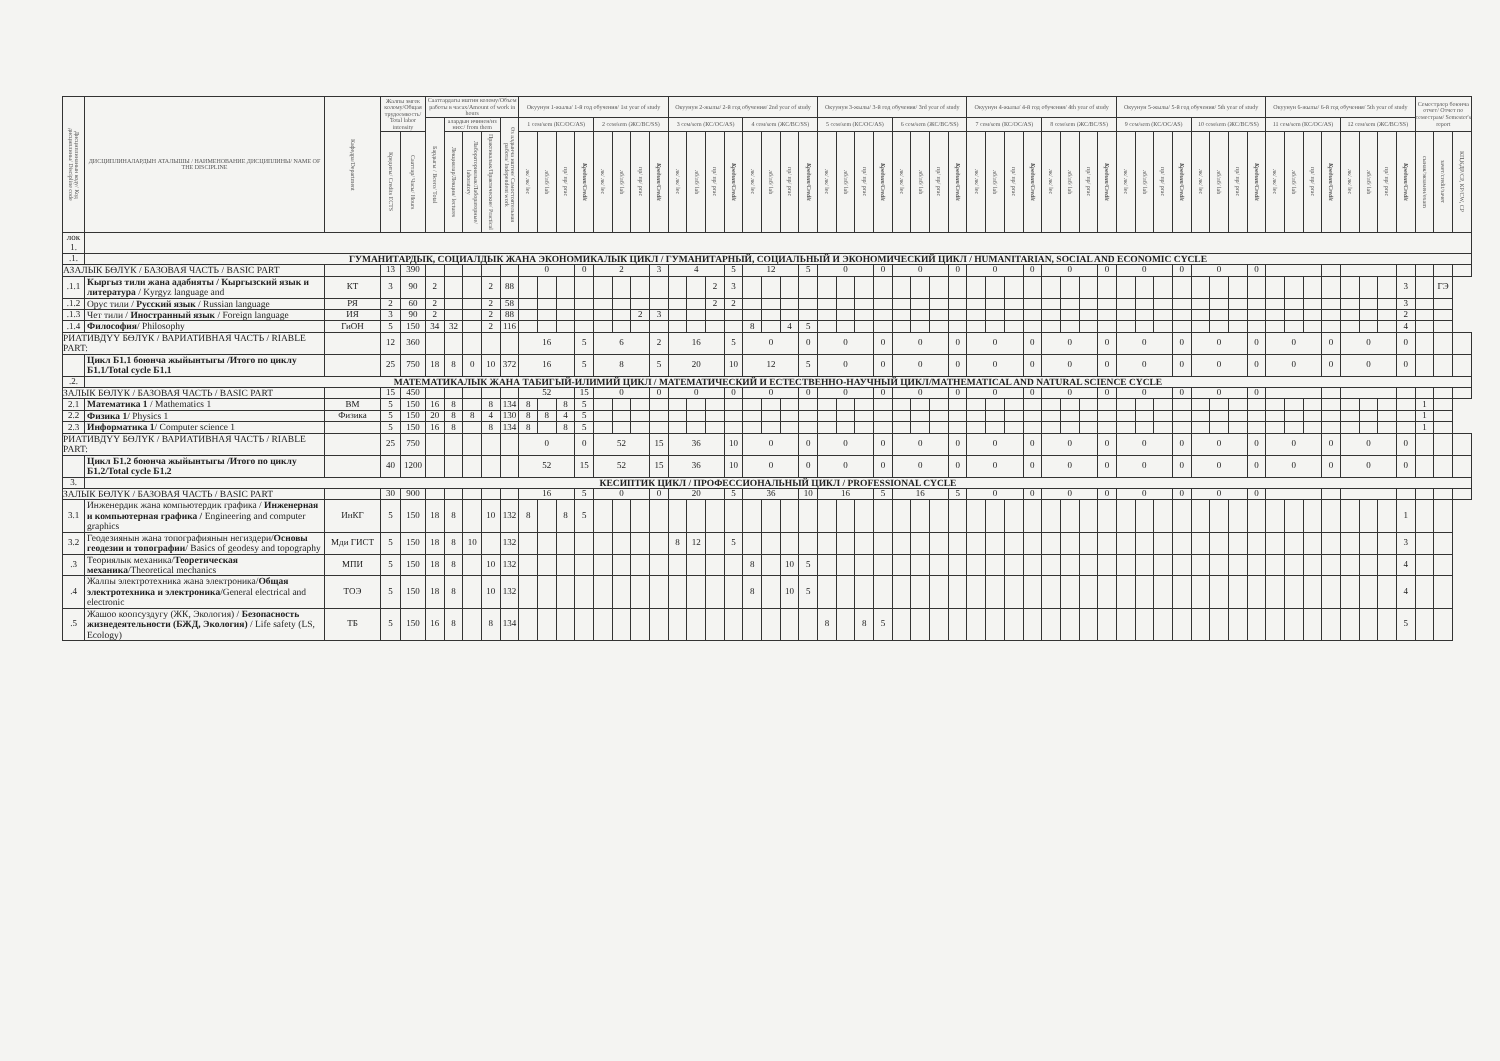| Дисциплинанын коду/ Код дисциплины/ Discipline code | ДИСЦИПЛИНАЛАРДЫН АТАЛЫШЫ / НАИМЕНОВАНИЕ ДИСЦИПЛИНЫ/ NAME OF THE DISCIPLINE | Кафедра/Department | Жалпы эмгек колому/Общая трудоемкость/ Total labor intensity | | Сааттардагы иштин колому/Объем работы в часах/Amount of work in hours | | | | | Окуунун 1-жылы/ 1-й год обучения/ 1st year of study | | | | | | | | Окуунун 2-жылы/ 2-й год обучения/ 2nd year of study | | | | | | | | Окуунун 3-жылы/ 3-й год обучения/ 3rd year of study | | | | | | | | Окуунун 4-жылы/ 4-й год обучения/ 4th year of study | | | | | | | | Окуунун 5-жылы/ 5-й год обучения/ 5th year of study | | | | | | | | Окуунун 6-жылы/ 6-й год обучения/ 5th year of study | | | | | | | | Семестрлер боюнча отчет/ Отчет по семестрам/ Semester's report | | |
| --- | --- | --- | --- | --- | --- | --- | --- | --- | --- | --- | --- | --- | --- | --- | --- | --- | --- | --- | --- | --- | --- | --- | --- | --- | --- | --- | --- | --- | --- | --- | --- | --- | --- | --- | --- | --- | --- | --- | --- | --- | --- | --- | --- | --- | --- | --- | --- | --- | --- | --- | --- | --- | --- | --- | --- | --- | --- | --- | --- | --- |
| | | | | | Бардыгы / Всего/ Total | алардын ичинен/из них:/ from them | | | Өз алдынча иштөө/ Самостоятельная работа/ Independent work | 1 сем/sem (КС/ОС/AS) | | | | 2 сем/sem (ЖС/ВС/SS) | | | | 3 сем/sem (КС/ОС/AS) | | | | 4 сем/sem (ЖС/ВС/SS) | | | | 5 сем/sem (КС/ОС/AS) | | | | 6 сем/sem (ЖС/ВС/SS) | | | | 7 сем/sem (КС/ОС/AS) | | | | 8 сем/sem (ЖС/ВС/SS) | | | | 9 сем/sem (КС/ОС/AS) | | | | 10 сем/sem (ЖС/ВС/SS) | | | | 11 сем/sem (КС/ОС/AS) | | | | 12 сем/sem (ЖС/ВС/SS) | | | | | | |
| | | | Кредиты/ Credits ECTS | Сааттар/ Часы/ Hours | | Лекциялар/Лекции/ lectures | Лабораториялык/Лабораторные/ laboratory | Практикалык/Практические/ Practical | | лк/ лк/ lec | лб/лб/ lab | пр/ пр/ prac | Кредит/Credit | лк/ лк/ lec | лб/лб/ lab | пр/ пр/ prac | Кредит/Credit | лк/ лк/ lec | лб/лб/ lab | пр/ пр/ prac | Кредит/Credit | лк/ лк/ lec | лб/лб/ lab | пр/ пр/ prac | Кредит/Credit | лк/ лк/ lec | лб/лб/ lab | пр/ пр/ prac | Кредит/Credit | лк/ лк/ lec | лб/лб/ lab | пр/ пр/ prac | Кредит/Credit | лк/ лк/ lec | лб/лб/ lab | пр/ пр/ prac | Кредит/Credit | лк/ лк/ lec | лб/лб/ lab | пр/ пр/ prac | Кредит/Credit | лк/ лк/ lec | лб/лб/ lab | пр/ пр/ prac | Кредит/Credit | лк/ лк/ lec | лб/лб/ lab | пр/ пр/ prac | Кредит/Credit | лк/ лк/ lec | лб/лб/ lab | пр/ пр/ prac | Кредит/Credit | лк/ лк/ lec | лб/лб/ lab | пр/ пр/ prac | Кредит/Credit | сынак/экзамен/exam | зачет/credit/зачет | КП,КДР/СР, КР/CW, CP |
| лок 1. | | | | | | | | | | | | | | | | | | | | | | | | | | | | | | | | | | | | | | | | | | | | | | | | | | | | | | | | | | | | |
| .1. | ГУМАНИТАРДЫК, СОЦИАЛДЫК ЖАНА ЭКОНОМИКАЛЫК ЦИКЛ / ГУМАНИТАРНЫЙ, СОЦИАЛЬНЫЙ И ЭКОНОМИЧЕСКИЙ ЦИКЛ / HUMANITARIAN, SOCIAL AND ECONOMIC CYCLE | | | | | | | | | | | | | | | | | | | | | | | | | | | | | | | | | | | | | | | | | | | | | | | | | | | | | | | | | | | |
| АЗАЛЫК БӨЛҮК / БАЗОВАЯ ЧАСТЬ / BASIC PART | | | 13 | 390 | | | | | | 0 | | | 0 | 2 | | | 3 | 4 | | | 5 | 12 | | | 5 | 0 | | | 0 | 0 | | | 0 | 0 | | | 0 | 0 | | | 0 | 0 | | | 0 | 0 | | | 0 | | | | | | | | | | | |
| .1.1 | Кыргыз тили жана адабияты / Кыргызский язык и литература / Kyrgyz language and | КТ | 3 | 90 | 2 | | | 2 | 88 | | | | | | | | | | | 2 | 3 | | | | | | | | | | | | | | | | | | | | | | | | | | | | | | | | | | | | 3 | | ГЭ | |
| .1.2 | Орус тили / Русский язык / Russian language | РЯ | 2 | 60 | 2 | | | 2 | 58 | | | | | | | | | | | 2 | 2 | | | | | | | | | | | | | | | | | | | | | | | | | | | | | | | | | | | | 3 | | | |
| .1.3 | Чет тили / Иностранный язык / Foreign language | ИЯ | 3 | 90 | 2 | | | 2 | 88 | | | | | | | 2 | 3 | | | | | | | | | | | | | | | | | | | | | | | | | | | | | | | | | | | | | | | | 2 | | | |
| .1.4 | Философия / Philosophy | ГиОН | 5 | 150 | 34 | 32 | | 2 | 116 | | | | | | | | | | | | | 8 | | 4 | 5 | | | | | | | | | | | | | | | | | | | | | | | | | | | | | | | | 4 | | | |
| РИАТИВДҮҮ БӨЛҮК / ВАРИАТИВНАЯ ЧАСТЬ / RIABLE PART: | | | 12 | 360 | | | | | | 16 | | | 5 | 6 | | | 2 | 16 | | | 5 | 0 | | | 0 | 0 | | | 0 | 0 | | | 0 | 0 | | | 0 | 0 | | | 0 | 0 | | | 0 | 0 | | | 0 | 0 | | | 0 | 0 | | | 0 | | | |
| | Цикл Б1.1 боюнча жыйынтыгы /Итого по циклу Б1.1/Total cycle Б1.1 | | 25 | 750 | 18 | 8 | 0 | 10 | 372 | 16 | | | 5 | 8 | | | 5 | 20 | | | 10 | 12 | | | 5 | 0 | | | 0 | 0 | | | 0 | 0 | | | 0 | 0 | | | 0 | 0 | | | 0 | 0 | | | 0 | 0 | | | 0 | 0 | | | 0 | | | |
| .2. | МАТЕМАТИКАЛЫК ЖАНА ТАБИГЫЙ-ИЛИМИЙ ЦИКЛ / МАТЕМАТИЧЕСКИЙ И ЕСТЕСТВЕННО-НАУЧНЫЙ ЦИКЛ/MATHEMATICAL AND NATURAL SCIENCE CYCLE | | | | | | | | | | | | | | | | | | | | | | | | | | | | | | | | | | | | | | | | | | | | | | | | | | | | | | | | | | | |
| ЗАЛЫК БӨЛҮК / БАЗОВАЯ ЧАСТЬ / BASIC PART | | | 15 | 450 | | | | | | 52 | | | 15 | 0 | | | 0 | 0 | | | 0 | 0 | | | 0 | 0 | | | 0 | 0 | | | 0 | 0 | | | 0 | 0 | | | 0 | 0 | | | 0 | 0 | | | 0 | | | | | | | | | | | |
| 2.1 | Математика 1 / Mathematics 1 | ВМ | 5 | 150 | 16 | 8 | | 8 | 134 | 8 | | 8 | 5 | | | | | | | | | | | | | | | | | | | | | | | | | | | | | | | | | | | | | | | | | | | | | 1 | | |
| 2.2 | Физика 1 / Physics 1 | Физика | 5 | 150 | 20 | 8 | 8 | 4 | 130 | 8 | 8 | 4 | 5 | | | | | | | | | | | | | | | | | | | | | | | | | | | | | | | | | | | | | | | | | | | | | 1 | | |
| 2.3 | Информатика 1 / Computer science 1 | | 5 | 150 | 16 | 8 | | 8 | 134 | 8 | | 8 | 5 | | | | | | | | | | | | | | | | | | | | | | | | | | | | | | | | | | | | | | | | | | | | | 1 | | |
| РИАТИВДҮҮ БӨЛҮК / ВАРИАТИВНАЯ ЧАСТЬ / RIABLE PART: | | | 25 | 750 | | | | | | 0 | | | 0 | 52 | | | 15 | 36 | | | 10 | 0 | | | 0 | 0 | | | 0 | 0 | | | 0 | 0 | | | 0 | 0 | | | 0 | 0 | | | 0 | 0 | | | 0 | 0 | | | 0 | 0 | | | 0 | | | |
| | Цикл Б1.2 боюнча жыйынтыгы /Итого по циклу Б1.2/Total cycle Б1.2 | | 40 | 1200 | | | | | | 52 | | | 15 | 52 | | | 15 | 36 | | | 10 | 0 | | | 0 | 0 | | | 0 | 0 | | | 0 | 0 | | | 0 | 0 | | | 0 | 0 | | | 0 | 0 | | | 0 | 0 | | | 0 | 0 | | | 0 | | | |
| 3. | КЕСИПТИК ЦИКЛ / ПРОФЕССИОНАЛЬНЫЙ ЦИКЛ / PROFESSIONAL CYCLE | | | | | | | | | | | | | | | | | | | | | | | | | | | | | | | | | | | | | | | | | | | | | | | | | | | | | | | | | | | |
| ЗАЛЫК БӨЛҮК / БАЗОВАЯ ЧАСТЬ / BASIC PART | | | 30 | 900 | | | | | | 16 | | | 5 | 0 | | | 0 | 20 | | | 5 | 36 | | | 10 | 16 | | | 5 | 16 | | | 5 | 0 | | | 0 | 0 | | | 0 | 0 | | | 0 | 0 | | | 0 | | | | | | | | | | | |
| 3.1 | Инженердик жана компьютердик графика / Инженерная и компьютерная графика / Engineering and computer graphics | ИнКГ | 5 | 150 | 18 | 8 | | 10 | 132 | 8 | | 8 | 5 | | | | | | | | | | | | | | | | | | | | | | | | | | | | | | | | | | | | | | | | | | | | 1 | | | |
| 3.2 | Геодезиянын жана топографиянын негиздери/ Основы геодезии и топографии / Basics of geodesy and topography | Мди ГИСТ | 5 | 150 | 18 | 8 | 10 | | 132 | | | | | | | | | 8 | 12 | | 5 | | | | | | | | | | | | | | | | | | | | | | | | | | | | | | | | | | | | 3 | | | |
| .3 | Теориялык механика/ Теоретическая механика /Theoretical mechanics | МПИ | 5 | 150 | 18 | 8 | | 10 | 132 | | | | | | | | | | | | | 8 | | 10 | 5 | | | | | | | | | | | | | | | | | | | | | | | | | | | | | | | | 4 | | | |
| .4 | Жалпы электротехника жана электроника/ Общая электротехника и электроника /General electrical and electronic | ТОЭ | 5 | 150 | 18 | 8 | | 10 | 132 | | | | | | | | | | | | | 8 | | 10 | 5 | | | | | | | | | | | | | | | | | | | | | | | | | | | | | | | | 4 | | | |
| .5 | Жашоо коопсуздугу (ЖК, Экология) / Безопасность жизнедеятельности (БЖД, Экология) / Life safety (LS, Ecology) | ТБ | 5 | 150 | 16 | 8 | | 8 | 134 | | | | | | | | | | | | | | | | | 8 | | 8 | 5 | | | | | | | | | | | | | | | | | | | | | | | | | | | | 5 | | | |